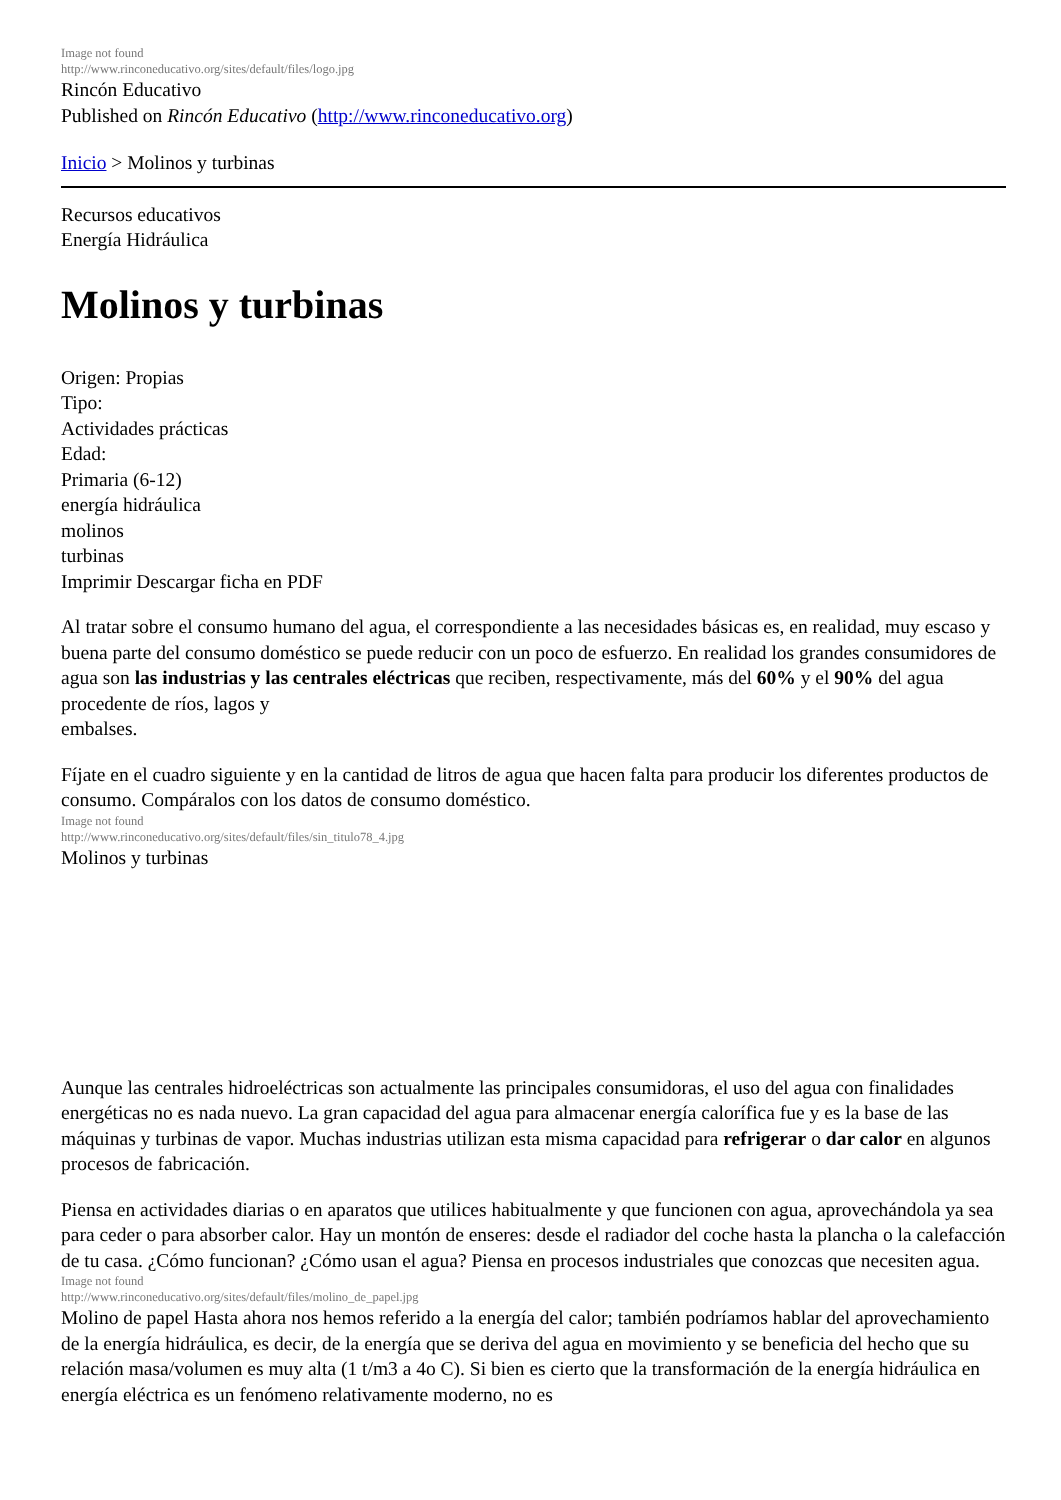Image not found
http://www.rinconeducativo.org/sites/default/files/logo.jpg
Rincón Educativo
Published on Rincón Educativo (http://www.rinconeducativo.org)
Inicio > Molinos y turbinas
Recursos educativos
Energía Hidráulica
Molinos y turbinas
Origen: Propias
Tipo:
Actividades prácticas
Edad:
Primaria (6-12)
energía hidráulica
molinos
turbinas
Imprimir Descargar ficha en PDF
Al tratar sobre el consumo humano del agua, el correspondiente a las necesidades básicas es, en realidad, muy escaso y buena parte del consumo doméstico se puede reducir con un poco de esfuerzo. En realidad los grandes consumidores de agua son las industrias y las centrales eléctricas que reciben, respectivamente, más del 60% y el 90% del agua procedente de ríos, lagos y
embalses.
Fíjate en el cuadro siguiente y en la cantidad de litros de agua que hacen falta para producir los diferentes productos de consumo. Compáralos con los datos de consumo doméstico.
Image not found
http://www.rinconeducativo.org/sites/default/files/sin_titulo78_4.jpg
Molinos y turbinas
Aunque las centrales hidroeléctricas son actualmente las principales consumidoras, el uso del agua con finalidades energéticas no es nada nuevo. La gran capacidad del agua para almacenar energía calorífica fue y es la base de las máquinas y turbinas de vapor. Muchas industrias utilizan esta misma capacidad para refrigerar o dar calor en algunos procesos de fabricación.
Piensa en actividades diarias o en aparatos que utilices habitualmente y que funcionen con agua, aprovechándola ya sea para ceder o para absorber calor. Hay un montón de enseres: desde el radiador del coche hasta la plancha o la calefacción de tu casa. ¿Cómo funcionan? ¿Cómo usan el agua? Piensa en procesos industriales que conozcas que necesiten agua.
Image not found
http://www.rinconeducativo.org/sites/default/files/molino_de_papel.jpg
Molino de papel Hasta ahora nos hemos referido a la energía del calor; también podríamos hablar del aprovechamiento de la energía hidráulica, es decir, de la energía que se deriva del agua en movimiento y se beneficia del hecho que su relación masa/volumen es muy alta (1 t/m3 a 4o C). Si bien es cierto que la transformación de la energía hidráulica en energía eléctrica es un fenómeno relativamente moderno, no es